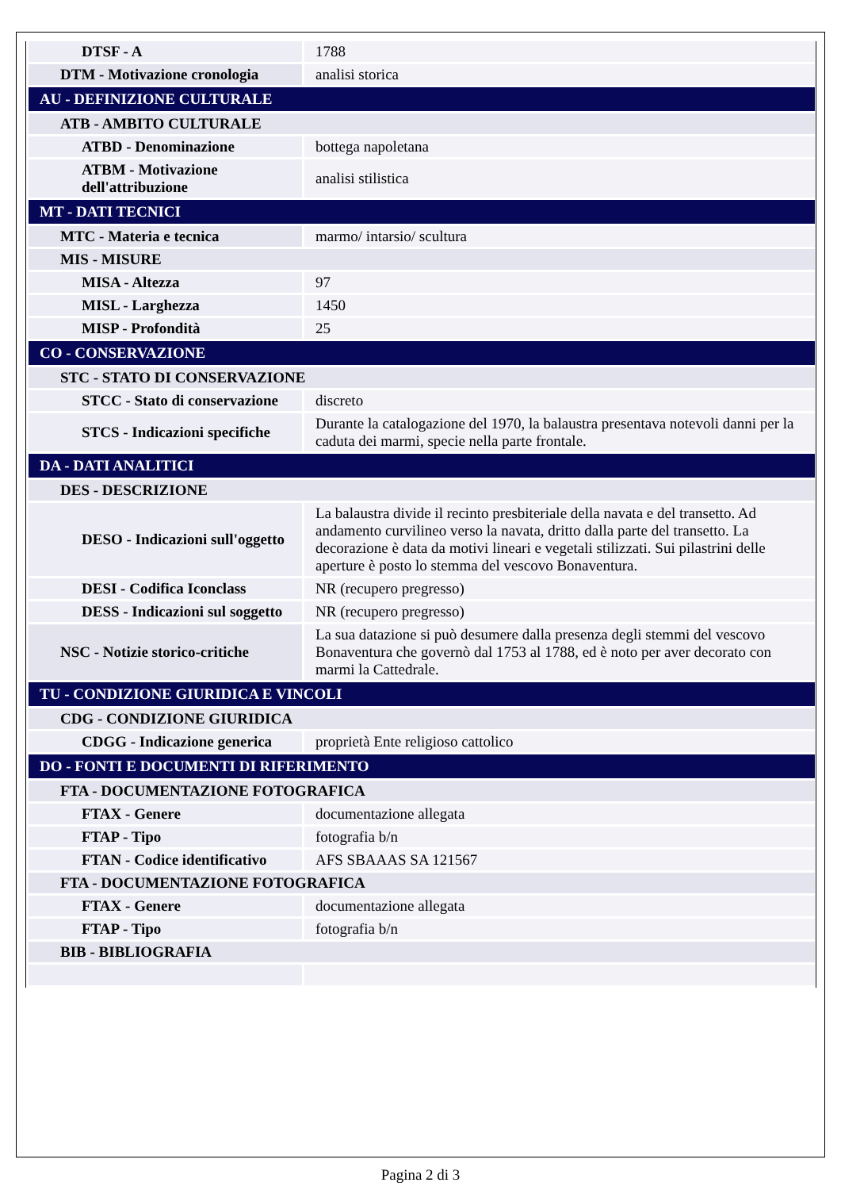| DTSF - A | 1788 |
| DTM - Motivazione cronologia | analisi storica |
| AU - DEFINIZIONE CULTURALE | |
| ATB - AMBITO CULTURALE | |
| ATBD - Denominazione | bottega napoletana |
| ATBM - Motivazione dell'attribuzione | analisi stilistica |
| MT - DATI TECNICI | |
| MTC - Materia e tecnica | marmo/ intarsio/ scultura |
| MIS - MISURE | |
| MISA - Altezza | 97 |
| MISL - Larghezza | 1450 |
| MISP - Profondità | 25 |
| CO - CONSERVAZIONE | |
| STC - STATO DI CONSERVAZIONE | |
| STCC - Stato di conservazione | discreto |
| STCS - Indicazioni specifiche | Durante la catalogazione del 1970, la balaustra presentava notevoli danni per la caduta dei marmi, specie nella parte frontale. |
| DA - DATI ANALITICI | |
| DES - DESCRIZIONE | |
| DESO - Indicazioni sull'oggetto | La balaustra divide il recinto presbiteriale della navata e del transetto. Ad andamento curvilineo verso la navata, dritto dalla parte del transetto. La decorazione è data da motivi lineari e vegetali stilizzati. Sui pilastrini delle aperture è posto lo stemma del vescovo Bonaventura. |
| DESI - Codifica Iconclass | NR (recupero pregresso) |
| DESS - Indicazioni sul soggetto | NR (recupero pregresso) |
| NSC - Notizie storico-critiche | La sua datazione si può desumere dalla presenza degli stemmi del vescovo Bonaventura che governò dal 1753 al 1788, ed è noto per aver decorato con marmi la Cattedrale. |
| TU - CONDIZIONE GIURIDICA E VINCOLI | |
| CDG - CONDIZIONE GIURIDICA | |
| CDGG - Indicazione generica | proprietà Ente religioso cattolico |
| DO - FONTI E DOCUMENTI DI RIFERIMENTO | |
| FTA - DOCUMENTAZIONE FOTOGRAFICA | |
| FTAX - Genere | documentazione allegata |
| FTAP - Tipo | fotografia b/n |
| FTAN - Codice identificativo | AFS SBAAAS SA 121567 |
| FTA - DOCUMENTAZIONE FOTOGRAFICA | |
| FTAX - Genere | documentazione allegata |
| FTAP - Tipo | fotografia b/n |
| BIB - BIBLIOGRAFIA | |
Pagina 2 di 3